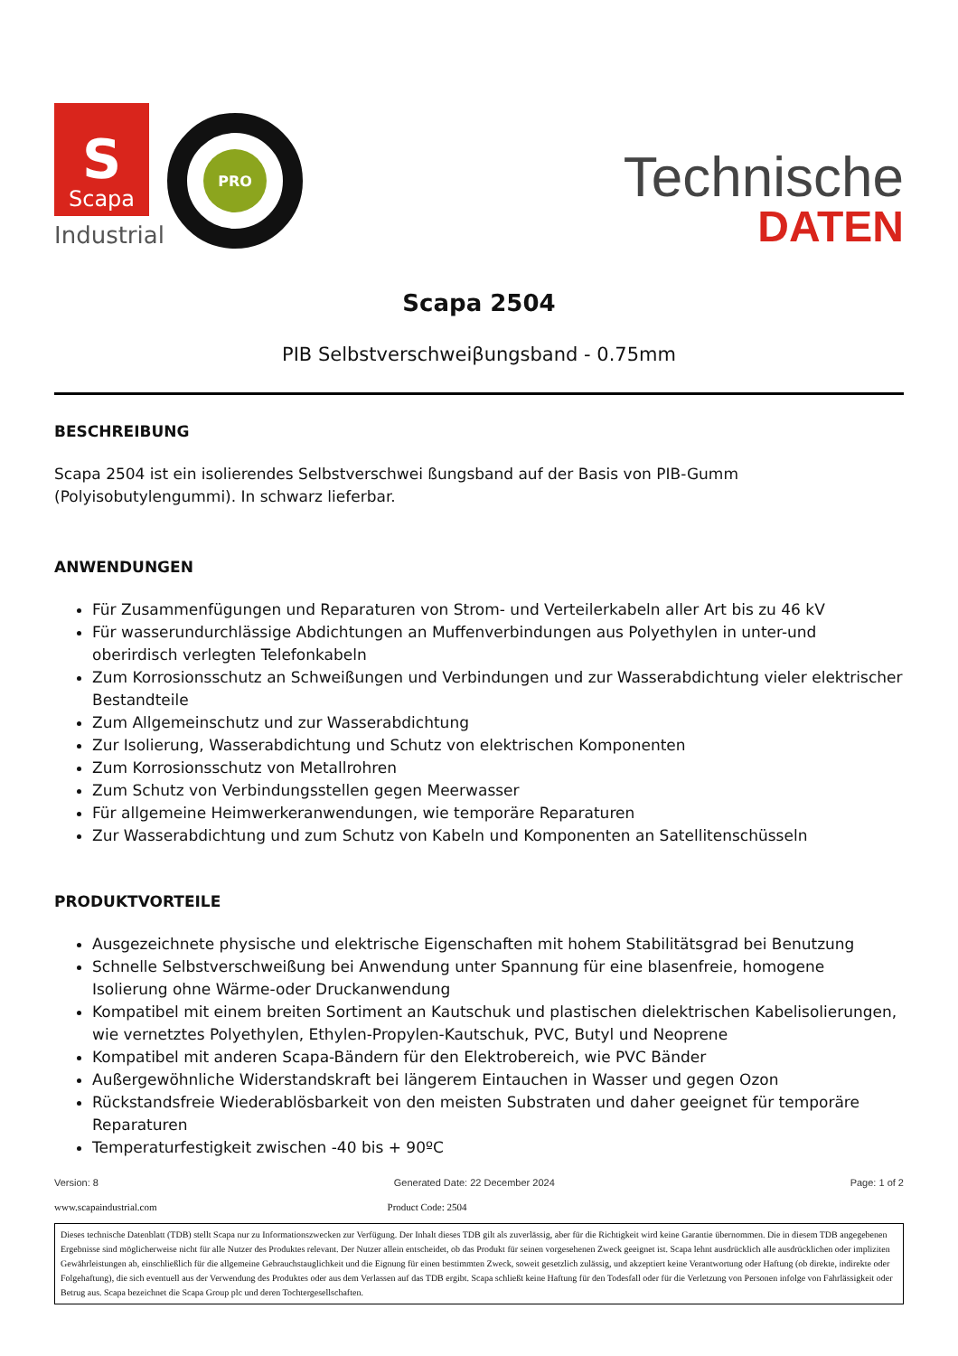S
Scapa
Industrial
PRO
Technische
DATEN
Scapa 2504
PIB Selbstverschweiβungsband - 0.75mm
BESCHREIBUNG
Scapa 2504 ist ein isolierendes Selbstverschwei ßungsband auf der Basis von PIB-Gumm (Polyisobutylengummi). In schwarz lieferbar.
ANWENDUNGEN
Für Zusammenfügungen und Reparaturen von Strom- und Verteilerkabeln aller Art bis zu 46 kV
Für wasserundurchlässige Abdichtungen an Muffenverbindungen aus Polyethylen in unter-und oberirdisch verlegten Telefonkabeln
Zum Korrosionsschutz an Schweißungen und Verbindungen und zur Wasserabdichtung vieler elektrischer Bestandteile
Zum Allgemeinschutz und zur Wasserabdichtung
Zur Isolierung, Wasserabdichtung und Schutz von elektrischen Komponenten
Zum Korrosionsschutz von Metallrohren
Zum Schutz von Verbindungsstellen gegen Meerwasser
Für allgemeine Heimwerkeranwendungen, wie temporäre Reparaturen
Zur Wasserabdichtung und zum Schutz von Kabeln und Komponenten an Satellitenschüsseln
PRODUKTVORTEILE
Ausgezeichnete physische und elektrische Eigenschaften mit hohem Stabilitätsgrad bei Benutzung
Schnelle Selbstverschweißung bei Anwendung unter Spannung für eine blasenfreie, homogene Isolierung ohne Wärme-oder Druckanwendung
Kompatibel mit einem breiten Sortiment an Kautschuk und plastischen dielektrischen Kabelisolierungen, wie vernetztes Polyethylen, Ethylen-Propylen-Kautschuk, PVC, Butyl und Neoprene
Kompatibel mit anderen Scapa-Bändern für den Elektrobereich, wie PVC Bänder
Außergewöhnliche Widerstandskraft bei längerem Eintauchen in Wasser und gegen Ozon
Rückstandsfreie Wiederablösbarkeit von den meisten Substraten und daher geeignet für temporäre Reparaturen
Temperaturfestigkeit zwischen -40 bis + 90ºC
Version: 8 Generated Date: 22 December 2024 Page: 1 of 2
www.scapaindustrial.com Product Code: 2504
Dieses technische Datenblatt (TDB) stellt Scapa nur zu Informationszwecken zur Verfügung. Der Inhalt dieses TDB gilt als zuverlässig, aber für die Richtigkeit wird keine Garantie übernommen. Die in diesem TDB angegebenen Ergebnisse sind möglicherweise nicht für alle Nutzer des Produktes relevant. Der Nutzer allein entscheidet, ob das Produkt für seinen vorgesehenen Zweck geeignet ist. Scapa lehnt ausdrücklich alle ausdrücklichen oder impliziten Gewährleistungen ab, einschließlich für die allgemeine Gebrauchstauglichkeit und die Eignung für einen bestimmten Zweck, soweit gesetzlich zulässig, und akzeptiert keine Verantwortung oder Haftung (ob direkte, indirekte oder Folgehaftung), die sich eventuell aus der Verwendung des Produktes oder aus dem Verlassen auf das TDB ergibt. Scapa schließt keine Haftung für den Todesfall oder für die Verletzung von Personen infolge von Fahrlässigkeit oder Betrug aus. Scapa bezeichnet die Scapa Group plc und deren Tochtergesellschaften.